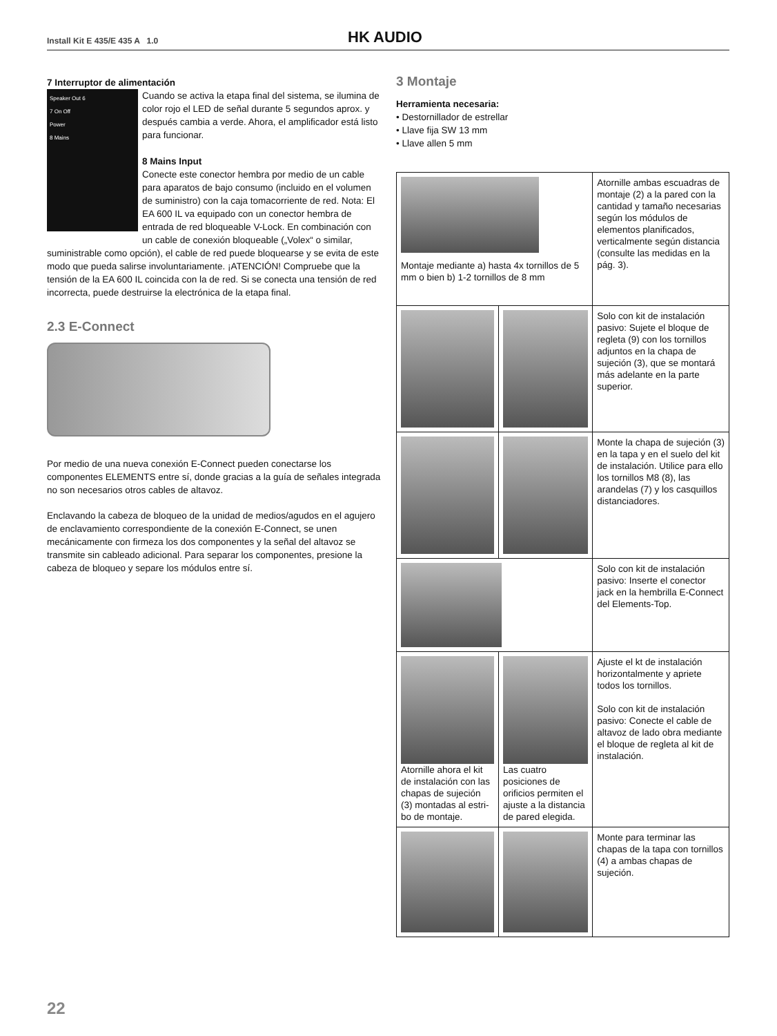Install Kit E 435/E 435 A 1.0 HK AUDIO
7 Interruptor de alimentación
Speaker Out 6
7 On Off
Power
8 Mains
Cuando se activa la etapa final del sistema, se ilumina de color rojo el LED de señal durante 5 segundos aprox. y después cambia a verde. Ahora, el amplificador está listo para funcionar.
8 Mains Input
Conecte este conector hembra por medio de un cable para aparatos de bajo consumo (incluido en el volumen de suministro) con la caja tomacorriente de red. Nota: El EA 600 IL va equipado con un conector hembra de entrada de red bloqueable V-Lock. En combinación con un cable de conexión bloqueable („Volex“ o similar, suministrable como opción), el cable de red puede bloquearse y se evita de este modo que pueda salirse involuntariamente. ¡ATENCIÓN! Compruebe que la tensión de la EA 600 IL coincida con la de red. Si se conecta una tensión de red incorrecta, puede destruirse la electrónica de la etapa final.
2.3 E-Connect
Por medio de una nueva conexión E-Connect pueden conectarse los componentes ELEMENTS entre sí, donde gracias a la guía de señales integrada no son necesarios otros cables de altavoz.
Enclavando la cabeza de bloqueo de la unidad de medios/agudos en el agujero de enclavamiento correspondiente de la conexión E-Connect, se unen mecánicamente con firmeza los dos componentes y la señal del altavoz se transmite sin cableado adicional. Para separar los componentes, presione la cabeza de bloqueo y separe los módulos entre sí.
3 Montaje
Herramienta necesaria:
• Destornillador de estrellar
• Llave fija SW 13 mm
• Llave allen 5 mm
| Montaje mediante a) hasta 4x tornillos de 5 mm o bien b) 1-2 tornillos de 8 mm | | Atornille ambas escuadras de montaje (2) a la pared con la cantidad y tamaño necesarias según los módulos de elementos planificados, verticalmente según distancia (consulte las medidas en la pág. 3). |
| | | Solo con kit de instalación pasivo: Sujete el bloque de regleta (9) con los tornillos adjuntos en la chapa de sujeción (3), que se montará más adelante en la parte superior. |
| | | Monte la chapa de sujeción (3) en la tapa y en el suelo del kit de instalación. Utilice para ello los tornillos M8 (8), las arandelas (7) y los casquillos distanciadores. |
| | | Solo con kit de instalación pasivo: Inserte el conector jack en la hembrilla E-Connect del Elements-Top. |
| Atornille ahora el kit de instalación con las chapas de sujeción (3) montadas al estri­bo de montaje. | Las cuatro posiciones de orificios permiten el ajuste a la distancia de pared elegida. | Ajuste el kt de instalación horizontalmente y apriete todos los tornillos. Solo con kit de instalación pasivo: Conecte el cable de altavoz de lado obra mediante el bloque de regleta al kit de instalación. |
| | | Monte para terminar las chapas de la tapa con tornillos (4) a ambas chapas de sujeción. |
22